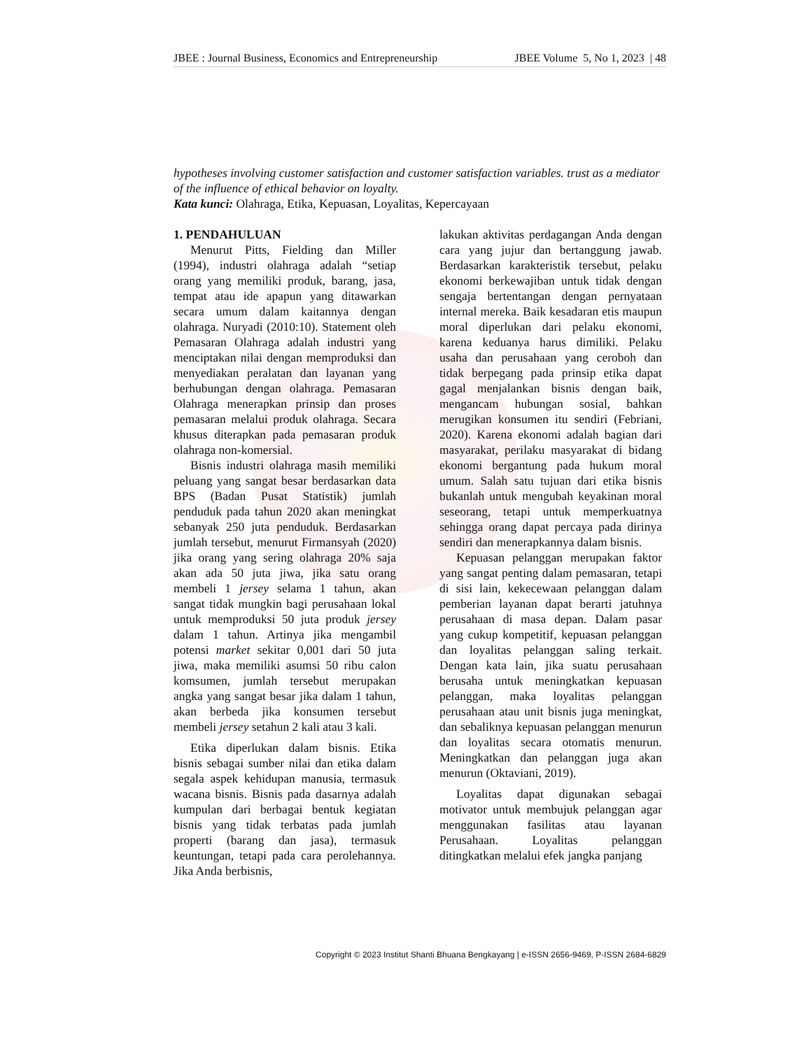JBEE : Journal Business, Economics and Entrepreneurship JBEE Volume 5, No 1, 2023 | 48
hypotheses involving customer satisfaction and customer satisfaction variables. trust as a mediator of the influence of ethical behavior on loyalty.
Kata kunci: Olahraga, Etika, Kepuasan, Loyalitas, Kepercayaan
1. PENDAHULUAN
Menurut Pitts, Fielding dan Miller (1994), industri olahraga adalah “setiap orang yang memiliki produk, barang, jasa, tempat atau ide apapun yang ditawarkan secara umum dalam kaitannya dengan olahraga. Nuryadi (2010:10). Statement oleh Pemasaran Olahraga adalah industri yang menciptakan nilai dengan memproduksi dan menyediakan peralatan dan layanan yang berhubungan dengan olahraga. Pemasaran Olahraga menerapkan prinsip dan proses pemasaran melalui produk olahraga. Secara khusus diterapkan pada pemasaran produk olahraga non-komersial.
Bisnis industri olahraga masih memiliki peluang yang sangat besar berdasarkan data BPS (Badan Pusat Statistik) jumlah penduduk pada tahun 2020 akan meningkat sebanyak 250 juta penduduk. Berdasarkan jumlah tersebut, menurut Firmansyah (2020) jika orang yang sering olahraga 20% saja akan ada 50 juta jiwa, jika satu orang membeli 1 jersey selama 1 tahun, akan sangat tidak mungkin bagi perusahaan lokal untuk memproduksi 50 juta produk jersey dalam 1 tahun. Artinya jika mengambil potensi market sekitar 0,001 dari 50 juta jiwa, maka memiliki asumsi 50 ribu calon komsumen, jumlah tersebut merupakan angka yang sangat besar jika dalam 1 tahun, akan berbeda jika konsumen tersebut membeli jersey setahun 2 kali atau 3 kali.
Etika diperlukan dalam bisnis. Etika bisnis sebagai sumber nilai dan etika dalam segala aspek kehidupan manusia, termasuk wacana bisnis. Bisnis pada dasarnya adalah kumpulan dari berbagai bentuk kegiatan bisnis yang tidak terbatas pada jumlah properti (barang dan jasa), termasuk keuntungan, tetapi pada cara perolehannya. Jika Anda berbisnis,
lakukan aktivitas perdagangan Anda dengan cara yang jujur dan bertanggung jawab. Berdasarkan karakteristik tersebut, pelaku ekonomi berkewajiban untuk tidak dengan sengaja bertentangan dengan pernyataan internal mereka. Baik kesadaran etis maupun moral diperlukan dari pelaku ekonomi, karena keduanya harus dimiliki. Pelaku usaha dan perusahaan yang ceroboh dan tidak berpegang pada prinsip etika dapat gagal menjalankan bisnis dengan baik, mengancam hubungan sosial, bahkan merugikan konsumen itu sendiri (Febriani, 2020). Karena ekonomi adalah bagian dari masyarakat, perilaku masyarakat di bidang ekonomi bergantung pada hukum moral umum. Salah satu tujuan dari etika bisnis bukanlah untuk mengubah keyakinan moral seseorang, tetapi untuk memperkuatnya sehingga orang dapat percaya pada dirinya sendiri dan menerapkannya dalam bisnis.
Kepuasan pelanggan merupakan faktor yang sangat penting dalam pemasaran, tetapi di sisi lain, kekecewaan pelanggan dalam pemberian layanan dapat berarti jatuhnya perusahaan di masa depan. Dalam pasar yang cukup kompetitif, kepuasan pelanggan dan loyalitas pelanggan saling terkait. Dengan kata lain, jika suatu perusahaan berusaha untuk meningkatkan kepuasan pelanggan, maka loyalitas pelanggan perusahaan atau unit bisnis juga meningkat, dan sebaliknya kepuasan pelanggan menurun dan loyalitas secara otomatis menurun. Meningkatkan dan pelanggan juga akan menurun (Oktaviani, 2019).
Loyalitas dapat digunakan sebagai motivator untuk membujuk pelanggan agar menggunakan fasilitas atau layanan Perusahaan. Loyalitas pelanggan ditingkatkan melalui efek jangka panjang
Copyright © 2023 Institut Shanti Bhuana Bengkayang | e-ISSN 2656-9469, P-ISSN 2684-6829